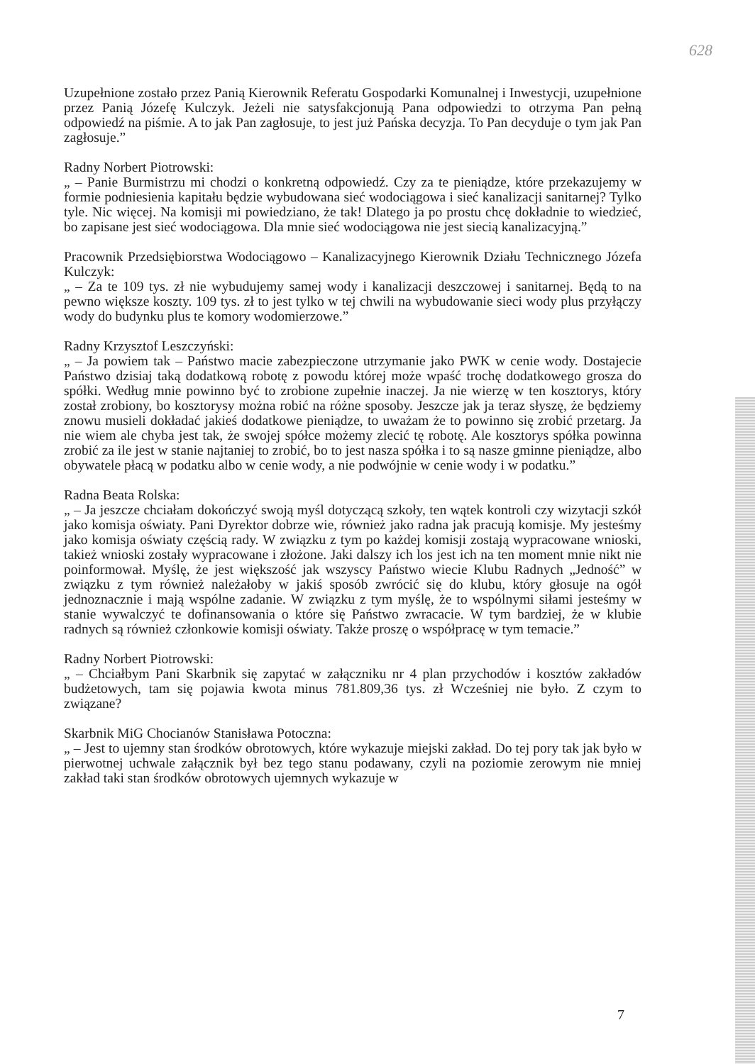628
Uzupełnione zostało przez Panią Kierownik Referatu Gospodarki Komunalnej i Inwestycji, uzupełnione przez Panią Józefę Kulczyk. Jeżeli nie satysfakcjonują Pana odpowiedzi to otrzyma Pan pełną odpowiedź na piśmie. A to jak Pan zagłosuje, to jest już Pańska decyzja. To Pan decyduje o tym jak Pan zagłosuje.”
Radny Norbert Piotrowski:
„ – Panie Burmistrzu mi chodzi o konkretną odpowiedź. Czy za te pieniądze, które przekazujemy w formie podniesienia kapitału będzie wybudowana sieć wodociągowa i sieć kanalizacji sanitarnej? Tylko tyle. Nic więcej. Na komisji mi powiedziano, że tak! Dlatego ja po prostu chcę dokładnie to wiedzieć, bo zapisane jest sieć wodociągowa. Dla mnie sieć wodociągowa nie jest siecią kanalizacyjną.”
Pracownik Przedsiębiorstwa Wodociągowo – Kanalizacyjnego Kierownik Działu Technicznego Józefa Kulczyk:
„ – Za te 109 tys. zł nie wybudujemy samej wody i kanalizacji deszczowej i sanitarnej. Będą to na pewno większe koszty. 109 tys. zł to jest tylko w tej chwili na wybudowanie sieci wody plus przyłączy wody do budynku plus te komory wodomierzowe.”
Radny Krzysztof Leszczyński:
„ – Ja powiem tak – Państwo macie zabezpieczone utrzymanie jako PWK w cenie wody. Dostajecie Państwo dzisiaj taką dodatkową robotę z powodu której może wpaść trochę dodatkowego grosza do spółki. Według mnie powinno być to zrobione zupełnie inaczej. Ja nie wierzę w ten kosztorys, który został zrobiony, bo kosztorysy można robić na różne sposoby. Jeszcze jak ja teraz słyszę, że będziemy znowu musieli dokładać jakieś dodatkowe pieniądze, to uważam że to powinno się zrobić przetarg. Ja nie wiem ale chyba jest tak, że swojej spółce możemy zlecić tę robotę. Ale kosztorys spółka powinna zrobić za ile jest w stanie najtaniej to zrobić, bo to jest nasza spółka i to są nasze gminne pieniądze, albo obywatele płacą w podatku albo w cenie wody, a nie podwójnie w cenie wody i w podatku.”
Radna Beata Rolska:
„ – Ja jeszcze chciałam dokończyć swoją myśl dotyczącą szkoły, ten wątek kontroli czy wizytacji szkół jako komisja oświaty. Pani Dyrektor dobrze wie, również jako radna jak pracują komisje. My jesteśmy jako komisja oświaty częścią rady. W związku z tym po każdej komisji zostają wypracowane wnioski, takież wnioski zostały wypracowane i złożone. Jaki dalszy ich los jest ich na ten moment mnie nikt nie poinformował. Myślę, że jest większość jak wszyscy Państwo wiecie Klubu Radnych „Jedność” w związku z tym również należałoby w jakiś sposób zwrócić się do klubu, który głosuje na ogół jednoznacznie i mają wspólne zadanie. W związku z tym myślę, że to wspólnymi siłami jesteśmy w stanie wywalczyć te dofinansowania o które się Państwo zwracacie. W tym bardziej, że w klubie radnych są również członkowie komisji oświaty. Także proszę o współpracę w tym temacie.”
Radny Norbert Piotrowski:
„ – Chciałbym Pani Skarbnik się zapytać w załączniku nr 4 plan przychodów i kosztów zakładów budżetowych, tam się pojawia kwota minus 781.809,36 tys. zł Wcześniej nie było. Z czym to związane?
Skarbnik MiG Chocianów Stanisława Potoczna:
„ – Jest to ujemny stan środków obrotowych, które wykazuje miejski zakład. Do tej pory tak jak było w pierwotnej uchwale załącznik był bez tego stanu podawany, czyli na poziomie zerowym nie mniej zakład taki stan środków obrotowych ujemnych wykazuje w
7